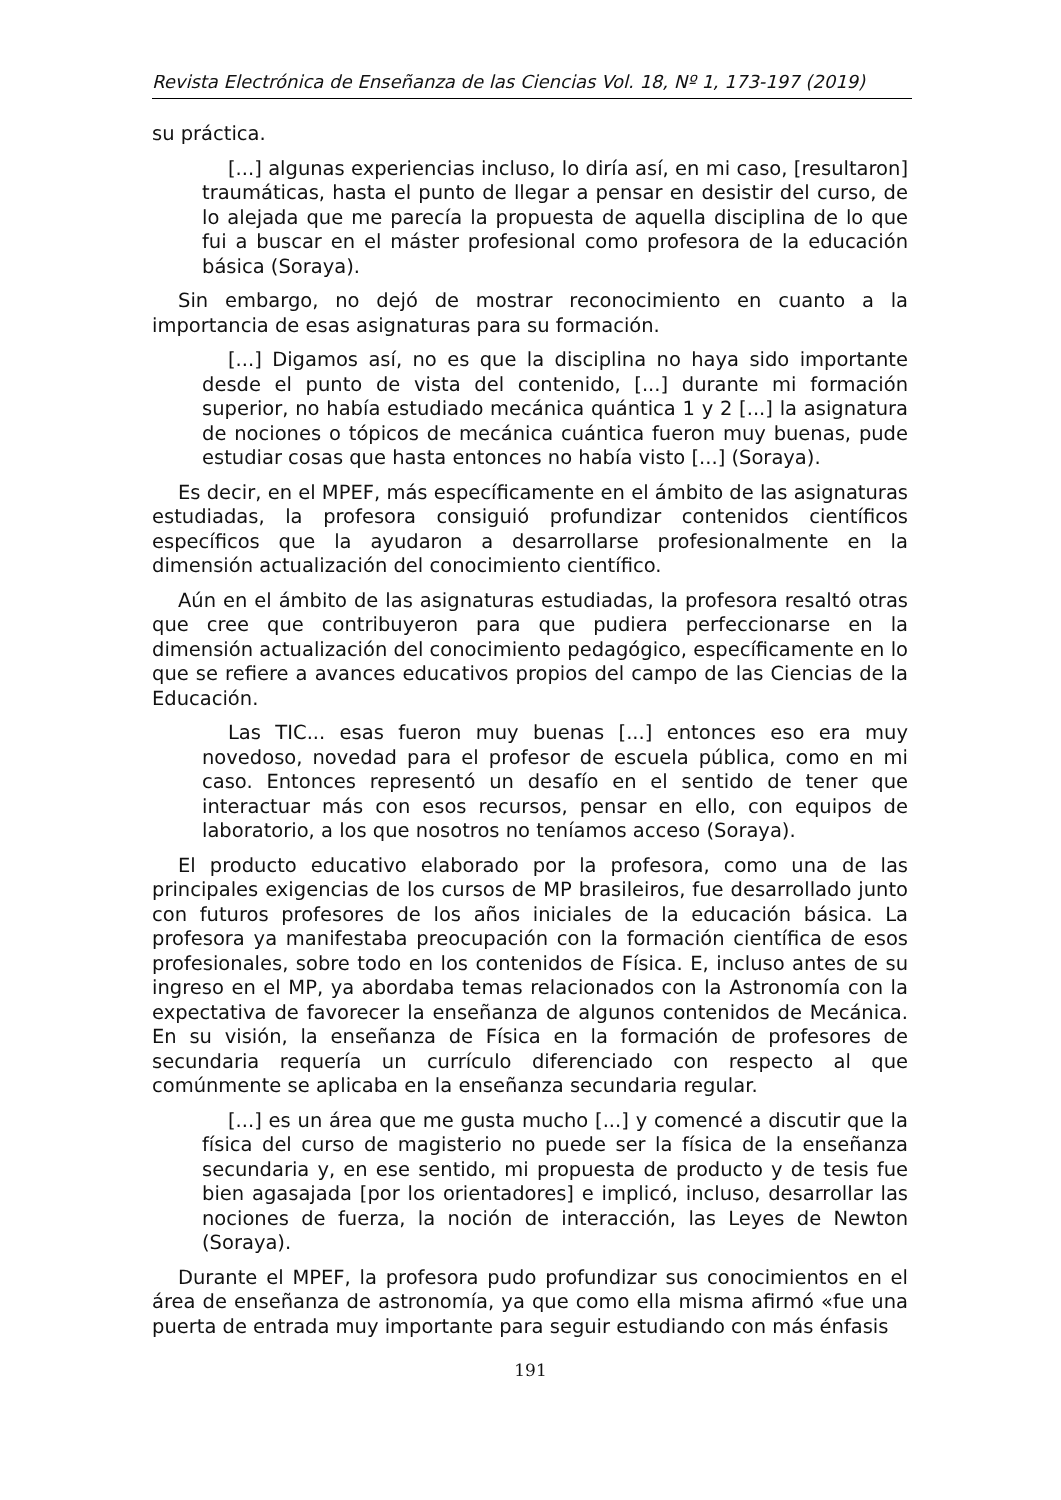Revista Electrónica de Enseñanza de las Ciencias Vol. 18, Nº 1, 173-197 (2019)
su práctica.
[...] algunas experiencias incluso, lo diría así, en mi caso, [resultaron] traumáticas, hasta el punto de llegar a pensar en desistir del curso, de lo alejada que me parecía la propuesta de aquella disciplina de lo que fui a buscar en el máster profesional como profesora de la educación básica (Soraya).
Sin embargo, no dejó de mostrar reconocimiento en cuanto a la importancia de esas asignaturas para su formación.
[...] Digamos así, no es que la disciplina no haya sido importante desde el punto de vista del contenido, [...] durante mi formación superior, no había estudiado mecánica quántica 1 y 2 [...] la asignatura de nociones o tópicos de mecánica cuántica fueron muy buenas, pude estudiar cosas que hasta entonces no había visto [...] (Soraya).
Es decir, en el MPEF, más específicamente en el ámbito de las asignaturas estudiadas, la profesora consiguió profundizar contenidos científicos específicos que la ayudaron a desarrollarse profesionalmente en la dimensión actualización del conocimiento científico.
Aún en el ámbito de las asignaturas estudiadas, la profesora resaltó otras que cree que contribuyeron para que pudiera perfeccionarse en la dimensión actualización del conocimiento pedagógico, específicamente en lo que se refiere a avances educativos propios del campo de las Ciencias de la Educación.
Las TIC... esas fueron muy buenas [...] entonces eso era muy novedoso, novedad para el profesor de escuela pública, como en mi caso. Entonces representó un desafío en el sentido de tener que interactuar más con esos recursos, pensar en ello, con equipos de laboratorio, a los que nosotros no teníamos acceso (Soraya).
El producto educativo elaborado por la profesora, como una de las principales exigencias de los cursos de MP brasileiros, fue desarrollado junto con futuros profesores de los años iniciales de la educación básica. La profesora ya manifestaba preocupación con la formación científica de esos profesionales, sobre todo en los contenidos de Física. E, incluso antes de su ingreso en el MP, ya abordaba temas relacionados con la Astronomía con la expectativa de favorecer la enseñanza de algunos contenidos de Mecánica. En su visión, la enseñanza de Física en la formación de profesores de secundaria requería un currículo diferenciado con respecto al que comúnmente se aplicaba en la enseñanza secundaria regular.
[...] es un área que me gusta mucho [...] y comencé a discutir que la física del curso de magisterio no puede ser la física de la enseñanza secundaria y, en ese sentido, mi propuesta de producto y de tesis fue bien agasajada [por los orientadores] e implicó, incluso, desarrollar las nociones de fuerza, la noción de interacción, las Leyes de Newton (Soraya).
Durante el MPEF, la profesora pudo profundizar sus conocimientos en el área de enseñanza de astronomía, ya que como ella misma afirmó «fue una puerta de entrada muy importante para seguir estudiando con más énfasis
191